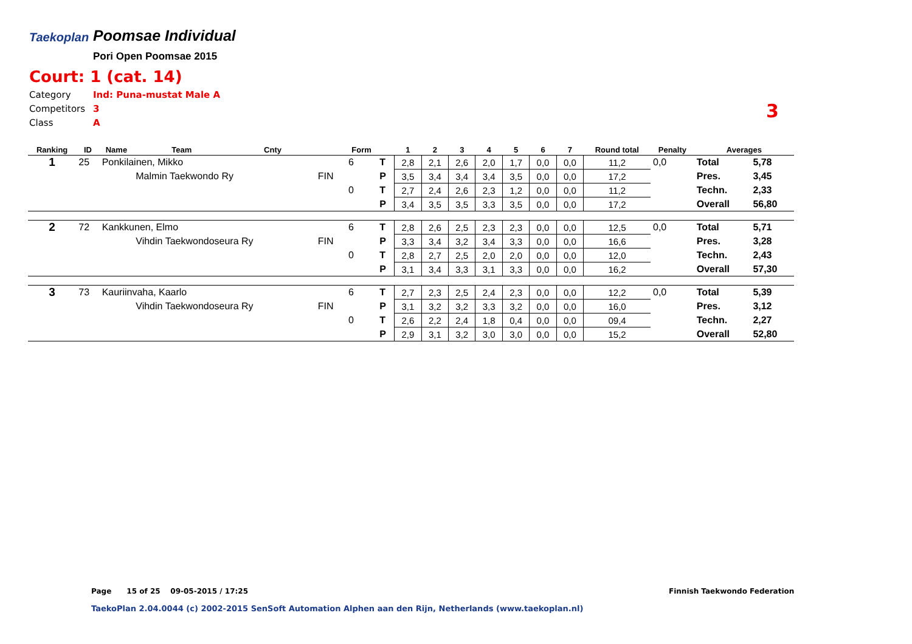Taekoplan
Poomsae Individual
Pori Open Poomsae 2015
Court: 1 (cat. 14)
Category Ind: Puna-mustat Male A
Competitors 3
Class A
3
| Ranking | ID | Name | Team | Cnty | | Form | | 1 | 2 | 3 | 4 | 5 | 6 | 7 | Round total | Penalty | Averages | |
| --- | --- | --- | --- | --- | --- | --- | --- | --- | --- | --- | --- | --- | --- | --- | --- | --- | --- | --- |
| 1 | 25 | Ponkilainen, Mikko | | | | 6 | T | 2,8 | 2,1 | 2,6 | 2,0 | 1,7 | 0,0 | 0,0 | 11,2 | 0,0 | Total | 5,78 |
| | | | Malmin Taekwondo Ry | | FIN | | P | 3,5 | 3,4 | 3,4 | 3,4 | 3,5 | 0,0 | 0,0 | 17,2 | | Pres. | 3,45 |
| | | | | | | 0 | T | 2,7 | 2,4 | 2,6 | 2,3 | 1,2 | 0,0 | 0,0 | 11,2 | | Techn. | 2,33 |
| | | | | | | | P | 3,4 | 3,5 | 3,5 | 3,3 | 3,5 | 0,0 | 0,0 | 17,2 | | Overall | 56,80 |
| 2 | 72 | Kankkunen, Elmo | | | | 6 | T | 2,8 | 2,6 | 2,5 | 2,3 | 2,3 | 0,0 | 0,0 | 12,5 | 0,0 | Total | 5,71 |
| | | | Vihdin Taekwondoseura Ry | | FIN | | P | 3,3 | 3,4 | 3,2 | 3,4 | 3,3 | 0,0 | 0,0 | 16,6 | | Pres. | 3,28 |
| | | | | | | 0 | T | 2,8 | 2,7 | 2,5 | 2,0 | 2,0 | 0,0 | 0,0 | 12,0 | | Techn. | 2,43 |
| | | | | | | | P | 3,1 | 3,4 | 3,3 | 3,1 | 3,3 | 0,0 | 0,0 | 16,2 | | Overall | 57,30 |
| 3 | 73 | Kauriinvaha, Kaarlo | | | | 6 | T | 2,7 | 2,3 | 2,5 | 2,4 | 2,3 | 0,0 | 0,0 | 12,2 | 0,0 | Total | 5,39 |
| | | | Vihdin Taekwondoseura Ry | | FIN | | P | 3,1 | 3,2 | 3,2 | 3,3 | 3,2 | 0,0 | 0,0 | 16,0 | | Pres. | 3,12 |
| | | | | | | 0 | T | 2,6 | 2,2 | 2,4 | 1,8 | 0,4 | 0,0 | 0,0 | 09,4 | | Techn. | 2,27 |
| | | | | | | | P | 2,9 | 3,1 | 3,2 | 3,0 | 3,0 | 0,0 | 0,0 | 15,2 | | Overall | 52,80 |
Page 15 of 25 09-05-2015 / 17:25
Finnish Taekwondo Federation
TaekoPlan 2.04.0044 (c) 2002-2015 SenSoft Automation Alphen aan den Rijn, Netherlands (www.taekoplan.nl)